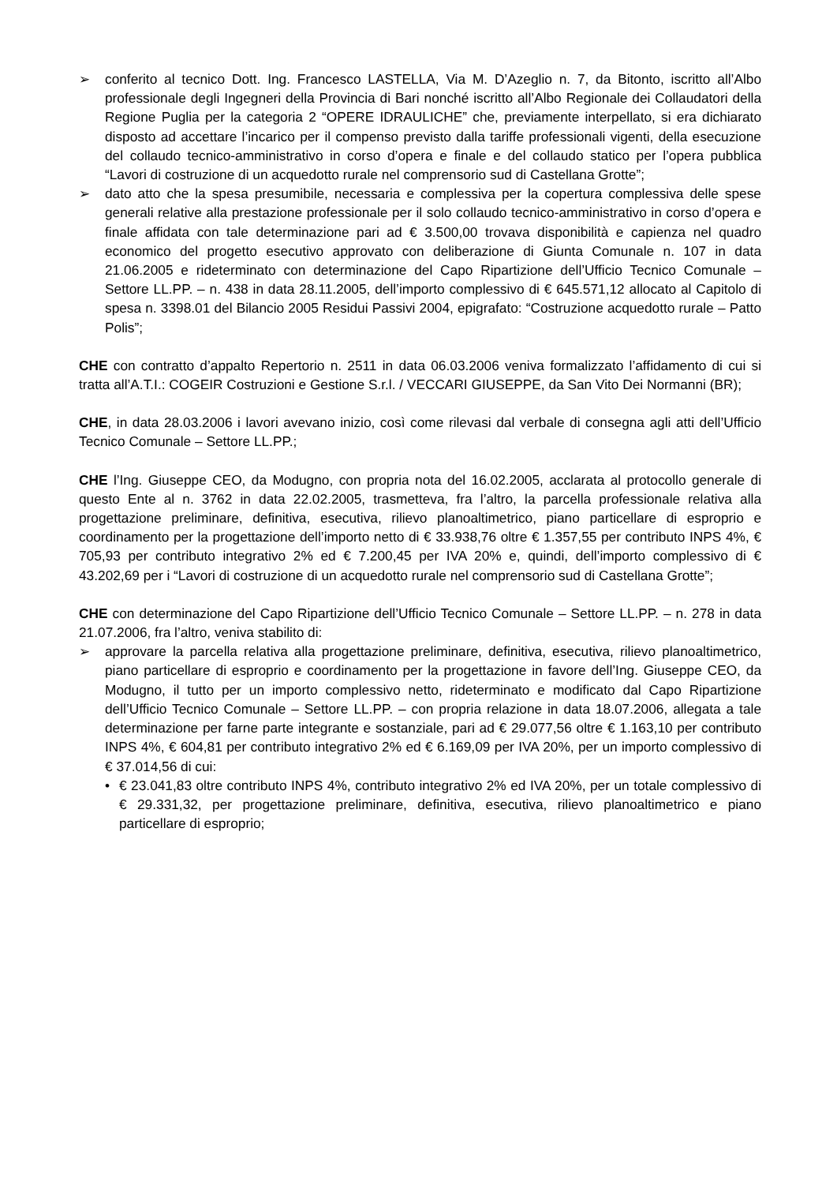➢ conferito al tecnico Dott. Ing. Francesco LASTELLA, Via M. D’Azeglio n. 7, da Bitonto, iscritto all’Albo professionale degli Ingegneri della Provincia di Bari nonché iscritto all’Albo Regionale dei Collaudatori della Regione Puglia per la categoria 2 “OPERE IDRAULICHE” che, previamente interpellato, si era dichiarato disposto ad accettare l’incarico per il compenso previsto dalla tariffe professionali vigenti, della esecuzione del collaudo tecnico-amministrativo in corso d’opera e finale e del collaudo statico per l’opera pubblica “Lavori di costruzione di un acquedotto rurale nel comprensorio sud di Castellana Grotte”;
➢ dato atto che la spesa presumibile, necessaria e complessiva per la copertura complessiva delle spese generali relative alla prestazione professionale per il solo collaudo tecnico-amministrativo in corso d’opera e finale affidata con tale determinazione pari ad € 3.500,00 trovava disponibilità e capienza nel quadro economico del progetto esecutivo approvato con deliberazione di Giunta Comunale n. 107 in data 21.06.2005 e rideterminato con determinazione del Capo Ripartizione dell’Ufficio Tecnico Comunale – Settore LL.PP. – n. 438 in data 28.11.2005, dell’importo complessivo di € 645.571,12 allocato al Capitolo di spesa n. 3398.01 del Bilancio 2005 Residui Passivi 2004, epigrafato: “Costruzione acquedotto rurale – Patto Polis”;
CHE con contratto d’appalto Repertorio n. 2511 in data 06.03.2006 veniva formalizzato l’affidamento di cui si tratta all’A.T.I.: COGEIR Costruzioni e Gestione S.r.l. / VECCARI GIUSEPPE, da San Vito Dei Normanni (BR);
CHE, in data 28.03.2006 i lavori avevano inizio, così come rilevasi dal verbale di consegna agli atti dell’Ufficio Tecnico Comunale – Settore LL.PP.;
CHE l’Ing. Giuseppe CEO, da Modugno, con propria nota del 16.02.2005, acclarata al protocollo generale di questo Ente al n. 3762 in data 22.02.2005, trasmetteva, fra l’altro, la parcella professionale relativa alla progettazione preliminare, definitiva, esecutiva, rilievo planoaltimetrico, piano particellare di esproprio e coordinamento per la progettazione dell’importo netto di € 33.938,76 oltre € 1.357,55 per contributo INPS 4%, € 705,93 per contributo integrativo 2% ed € 7.200,45 per IVA 20% e, quindi, dell’importo complessivo di € 43.202,69 per i “Lavori di costruzione di un acquedotto rurale nel comprensorio sud di Castellana Grotte”;
CHE con determinazione del Capo Ripartizione dell’Ufficio Tecnico Comunale – Settore LL.PP. – n. 278 in data 21.07.2006, fra l’altro, veniva stabilito di:
➢ approvare la parcella relativa alla progettazione preliminare, definitiva, esecutiva, rilievo planoaltimetrico, piano particellare di esproprio e coordinamento per la progettazione in favore dell’Ing. Giuseppe CEO, da Modugno, il tutto per un importo complessivo netto, rideterminato e modificato dal Capo Ripartizione dell’Ufficio Tecnico Comunale – Settore LL.PP. – con propria relazione in data 18.07.2006, allegata a tale determinazione per farne parte integrante e sostanziale, pari ad € 29.077,56 oltre € 1.163,10 per contributo INPS 4%, € 604,81 per contributo integrativo 2% ed € 6.169,09 per IVA 20%, per un importo complessivo di € 37.014,56 di cui:
• € 23.041,83 oltre contributo INPS 4%, contributo integrativo 2% ed IVA 20%, per un totale complessivo di € 29.331,32, per progettazione preliminare, definitiva, esecutiva, rilievo planoaltimetrico e piano particellare di esproprio;